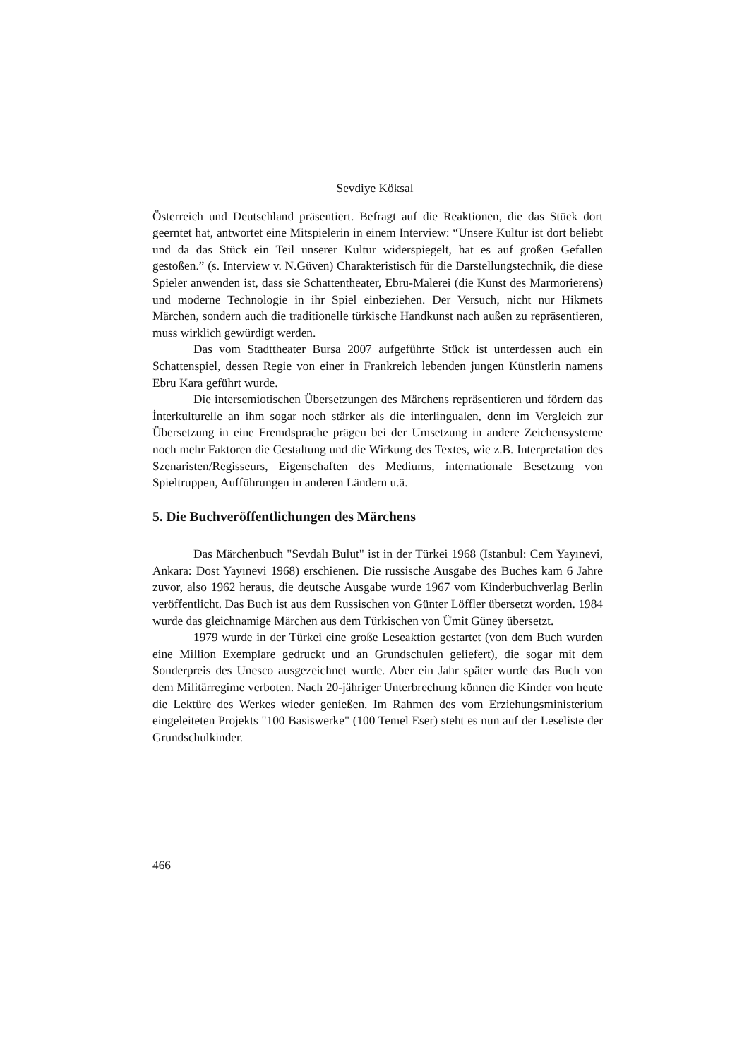Sevdiye Köksal
Österreich und Deutschland präsentiert. Befragt auf die Reaktionen, die das Stück dort geerntet hat, antwortet eine Mitspielerin in einem Interview: “Unsere Kultur ist dort beliebt und da das Stück ein Teil unserer Kultur widerspiegelt, hat es auf großen Gefallen gestoßen.” (s. Interview v. N.Güven) Charakteristisch für die Darstellungstechnik, die diese Spieler anwenden ist, dass sie Schattentheater, Ebru-Malerei (die Kunst des Marmorierens) und moderne Technologie in ihr Spiel einbeziehen. Der Versuch, nicht nur Hikmets Märchen, sondern auch die traditionelle türkische Handkunst nach außen zu repräsentieren, muss wirklich gewürdigt werden.
Das vom Stadttheater Bursa 2007 aufgeführte Stück ist unterdessen auch ein Schattenspiel, dessen Regie von einer in Frankreich lebenden jungen Künstlerin namens Ebru Kara geführt wurde.
Die intersemiotischen Übersetzungen des Märchens repräsentieren und fördern das İnterkulturelle an ihm sogar noch stärker als die interlingualen, denn im Vergleich zur Übersetzung in eine Fremdsprache prägen bei der Umsetzung in andere Zeichensysteme noch mehr Faktoren die Gestaltung und die Wirkung des Textes, wie z.B. Interpretation des Szenaristen/Regisseurs, Eigenschaften des Mediums, internationale Besetzung von Spieltruppen, Aufführungen in anderen Ländern u.ä.
5. Die Buchveröffentlichungen des Märchens
Das Märchenbuch "Sevdalı Bulut" ist in der Türkei 1968 (Istanbul: Cem Yayınevi, Ankara: Dost Yayınevi 1968) erschienen. Die russische Ausgabe des Buches kam 6 Jahre zuvor, also 1962 heraus, die deutsche Ausgabe wurde 1967 vom Kinderbuchverlag Berlin veröffentlicht. Das Buch ist aus dem Russischen von Günter Löffler übersetzt worden. 1984 wurde das gleichnamige Märchen aus dem Türkischen von Ümit Güney übersetzt.
1979 wurde in der Türkei eine große Leseaktion gestartet (von dem Buch wurden eine Million Exemplare gedruckt und an Grundschulen geliefert), die sogar mit dem Sonderpreis des Unesco ausgezeichnet wurde. Aber ein Jahr später wurde das Buch von dem Militärregime verboten. Nach 20-jähriger Unterbrechung können die Kinder von heute die Lektüre des Werkes wieder genießen. Im Rahmen des vom Erziehungsministerium eingeleiteten Projekts "100 Basiswerke" (100 Temel Eser) steht es nun auf der Leseliste der Grundschulkinder.
466